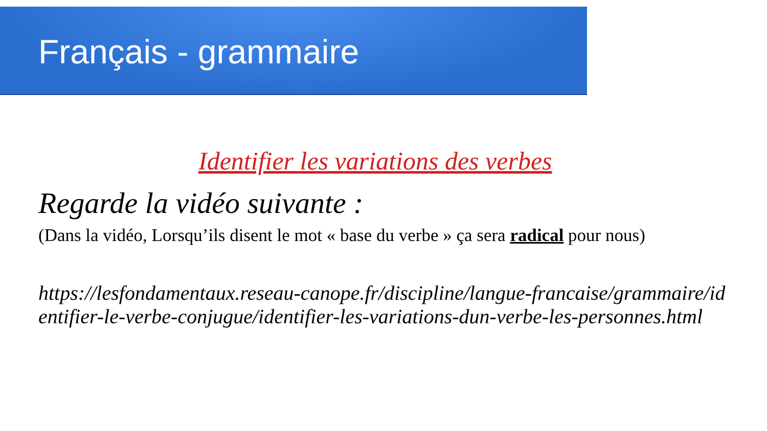Français - grammaire
Identifier les variations des verbes
Regarde la vidéo suivante :
(Dans la vidéo, Lorsqu’ils disent le mot « base du verbe » ça sera radical pour nous)
https://lesfondamentaux.reseau-canope.fr/discipline/langue-francaise/grammaire/identifier-le-verbe-conjugue/identifier-les-variations-dun-verbe-les-personnes.html